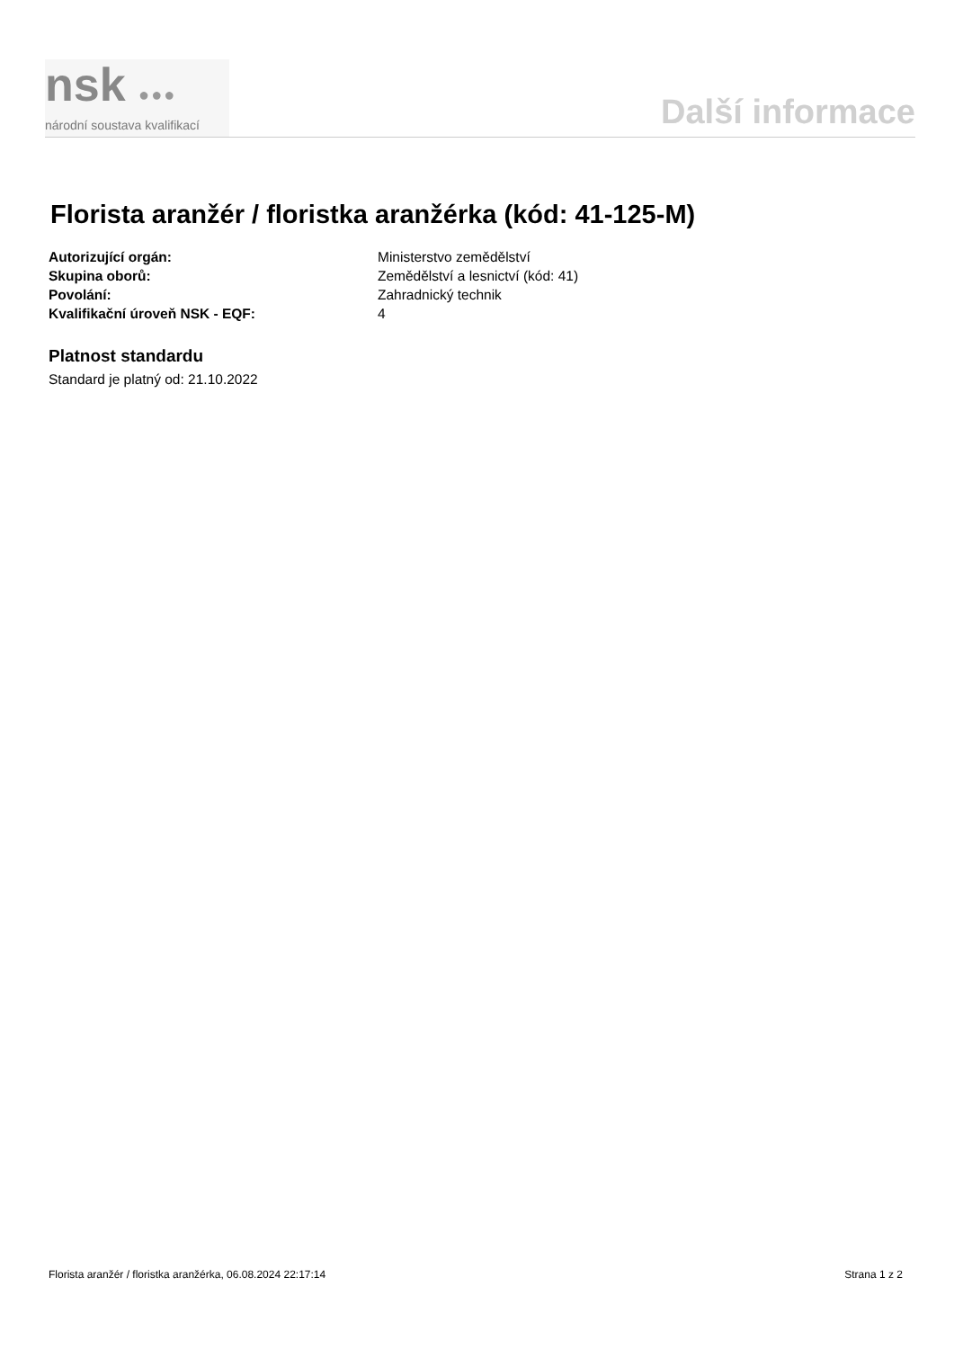nsk ●●●
národní soustava kvalifikací
Další informace
Florista aranžér / floristka aranžérka (kód: 41-125-M)
| Autorizující orgán: | Ministerstvo zemědělství |
| Skupina oborů: | Zemědělství a lesnictví (kód: 41) |
| Povolání: | Zahradnický technik |
| Kvalifikační úroveň NSK - EQF: | 4 |
Platnost standardu
Standard je platný od: 21.10.2022
Florista aranžér / floristka aranžérka, 06.08.2024 22:17:14 Strana 1 z 2